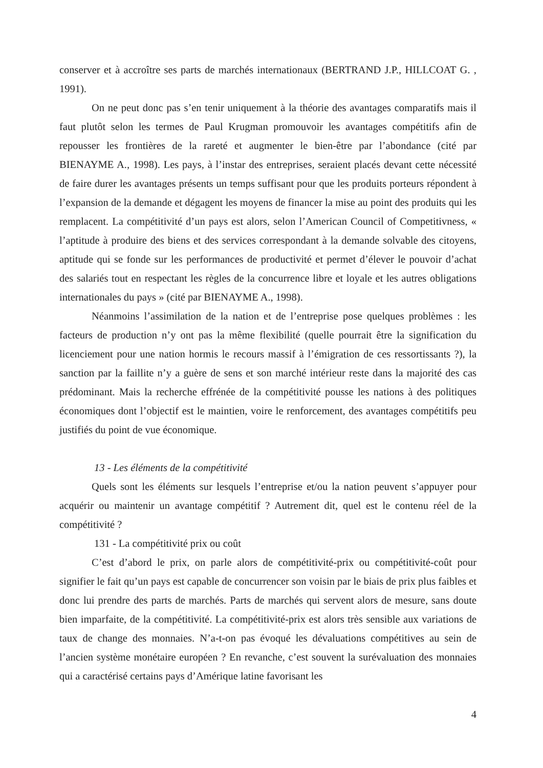conserver et à accroître ses parts de marchés internationaux (BERTRAND J.P., HILLCOAT G. , 1991).
On ne peut donc pas s’en tenir uniquement à la théorie des avantages comparatifs mais il faut plutôt selon les termes de Paul Krugman promouvoir les avantages compétitifs afin de repousser les frontières de la rareté et augmenter le bien-être par l’abondance (cité par BIENAYME A., 1998). Les pays, à l’instar des entreprises, seraient placés devant cette nécessité de faire durer les avantages présents un temps suffisant pour que les produits porteurs répondent à l’expansion de la demande et dégagent les moyens de financer la mise au point des produits qui les remplacent. La compétitivité d’un pays est alors, selon l’American Council of Competitivness, « l’aptitude à produire des biens et des services correspondant à la demande solvable des citoyens, aptitude qui se fonde sur les performances de productivité et permet d’élever le pouvoir d’achat des salariés tout en respectant les règles de la concurrence libre et loyale et les autres obligations internationales du pays » (cité par BIENAYME A., 1998).
Néanmoins l’assimilation de la nation et de l’entreprise pose quelques problèmes : les facteurs de production n’y ont pas la même flexibilité (quelle pourrait être la signification du licenciement pour une nation hormis le recours massif à l’émigration de ces ressortissants ?), la sanction par la faillite n’y a guère de sens et son marché intérieur reste dans la majorité des cas prédominant. Mais la recherche effrénée de la compétitivité pousse les nations à des politiques économiques dont l’objectif est le maintien, voire le renforcement, des avantages compétitifs peu justifiés du point de vue économique.
13 - Les éléments de la compétitivité
Quels sont les éléments sur lesquels l’entreprise et/ou la nation peuvent s’appuyer pour acquérir ou maintenir un avantage compétitif ? Autrement dit, quel est le contenu réel de la compétitivité ?
131 - La compétitivité prix ou coût
C’est d’abord le prix, on parle alors de compétitivité-prix ou compétitivité-coût pour signifier le fait qu’un pays est capable de concurrencer son voisin par le biais de prix plus faibles et donc lui prendre des parts de marchés. Parts de marchés qui servent alors de mesure, sans doute bien imparfaite, de la compétitivité. La compétitivité-prix est alors très sensible aux variations de taux de change des monnaies. N’a-t-on pas évoqué les dévaluations compétitives au sein de l’ancien système monétaire européen ? En revanche, c’est souvent la surévaluation des monnaies qui a caractérisé certains pays d’Amérique latine favorisant les
4